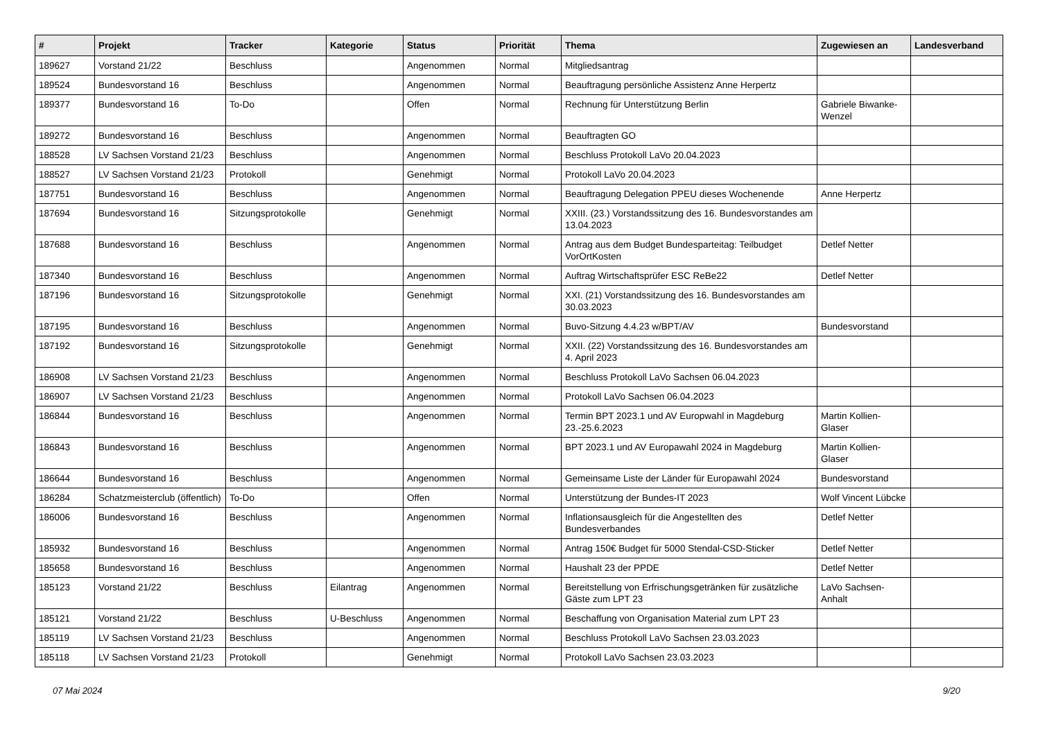| # | Projekt | Tracker | Kategorie | Status | Priorität | Thema | Zugewiesen an | Landesverband |
| --- | --- | --- | --- | --- | --- | --- | --- | --- |
| 189627 | Vorstand 21/22 | Beschluss | | Angenommen | Normal | Mitgliedsantrag | | |
| 189524 | Bundesvorstand 16 | Beschluss | | Angenommen | Normal | Beauftragung persönliche Assistenz Anne Herpertz | | |
| 189377 | Bundesvorstand 16 | To-Do | | Offen | Normal | Rechnung für Unterstützung Berlin | Gabriele Biwanke-Wenzel | |
| 189272 | Bundesvorstand 16 | Beschluss | | Angenommen | Normal | Beauftragten GO | | |
| 188528 | LV Sachsen Vorstand 21/23 | Beschluss | | Angenommen | Normal | Beschluss Protokoll LaVo 20.04.2023 | | |
| 188527 | LV Sachsen Vorstand 21/23 | Protokoll | | Genehmigt | Normal | Protokoll LaVo 20.04.2023 | | |
| 187751 | Bundesvorstand 16 | Beschluss | | Angenommen | Normal | Beauftragung Delegation PPEU dieses Wochenende | Anne Herpertz | |
| 187694 | Bundesvorstand 16 | Sitzungsprotokolle | | Genehmigt | Normal | XXIII. (23.) Vorstandssitzung des 16. Bundesvorstandes am 13.04.2023 | | |
| 187688 | Bundesvorstand 16 | Beschluss | | Angenommen | Normal | Antrag aus dem Budget Bundesparteitag: Teilbudget VorOrtKosten | Detlef Netter | |
| 187340 | Bundesvorstand 16 | Beschluss | | Angenommen | Normal | Auftrag Wirtschaftsprüfer ESC ReBe22 | Detlef Netter | |
| 187196 | Bundesvorstand 16 | Sitzungsprotokolle | | Genehmigt | Normal | XXI. (21) Vorstandssitzung des 16. Bundesvorstandes am 30.03.2023 | | |
| 187195 | Bundesvorstand 16 | Beschluss | | Angenommen | Normal | Buvo-Sitzung 4.4.23 w/BPT/AV | Bundesvorstand | |
| 187192 | Bundesvorstand 16 | Sitzungsprotokolle | | Genehmigt | Normal | XXII. (22) Vorstandssitzung des 16. Bundesvorstandes am 4. April 2023 | | |
| 186908 | LV Sachsen Vorstand 21/23 | Beschluss | | Angenommen | Normal | Beschluss Protokoll LaVo Sachsen 06.04.2023 | | |
| 186907 | LV Sachsen Vorstand 21/23 | Beschluss | | Angenommen | Normal | Protokoll LaVo Sachsen 06.04.2023 | | |
| 186844 | Bundesvorstand 16 | Beschluss | | Angenommen | Normal | Termin BPT 2023.1 und AV Europwahl in Magdeburg 23.-25.6.2023 | Martin Kollien-Glaser | |
| 186843 | Bundesvorstand 16 | Beschluss | | Angenommen | Normal | BPT 2023.1 und AV Europawahl 2024 in Magdeburg | Martin Kollien-Glaser | |
| 186644 | Bundesvorstand 16 | Beschluss | | Angenommen | Normal | Gemeinsame Liste der Länder für Europawahl 2024 | Bundesvorstand | |
| 186284 | Schatzmeisterclub (öffentlich) | To-Do | | Offen | Normal | Unterstützung der Bundes-IT 2023 | Wolf Vincent Lübcke | |
| 186006 | Bundesvorstand 16 | Beschluss | | Angenommen | Normal | Inflationsausgleich für die Angestellten des Bundesverbandes | Detlef Netter | |
| 185932 | Bundesvorstand 16 | Beschluss | | Angenommen | Normal | Antrag 150€ Budget für 5000 Stendal-CSD-Sticker | Detlef Netter | |
| 185658 | Bundesvorstand 16 | Beschluss | | Angenommen | Normal | Haushalt 23 der PPDE | Detlef Netter | |
| 185123 | Vorstand 21/22 | Beschluss | Eilantrag | Angenommen | Normal | Bereitstellung von Erfrischungsgetränken für zusätzliche Gäste zum LPT 23 | LaVo Sachsen-Anhalt | |
| 185121 | Vorstand 21/22 | Beschluss | U-Beschluss | Angenommen | Normal | Beschaffung von Organisation Material zum LPT 23 | | |
| 185119 | LV Sachsen Vorstand 21/23 | Beschluss | | Angenommen | Normal | Beschluss Protokoll LaVo Sachsen 23.03.2023 | | |
| 185118 | LV Sachsen Vorstand 21/23 | Protokoll | | Genehmigt | Normal | Protokoll LaVo Sachsen 23.03.2023 | | |
07 Mai 2024 9/20